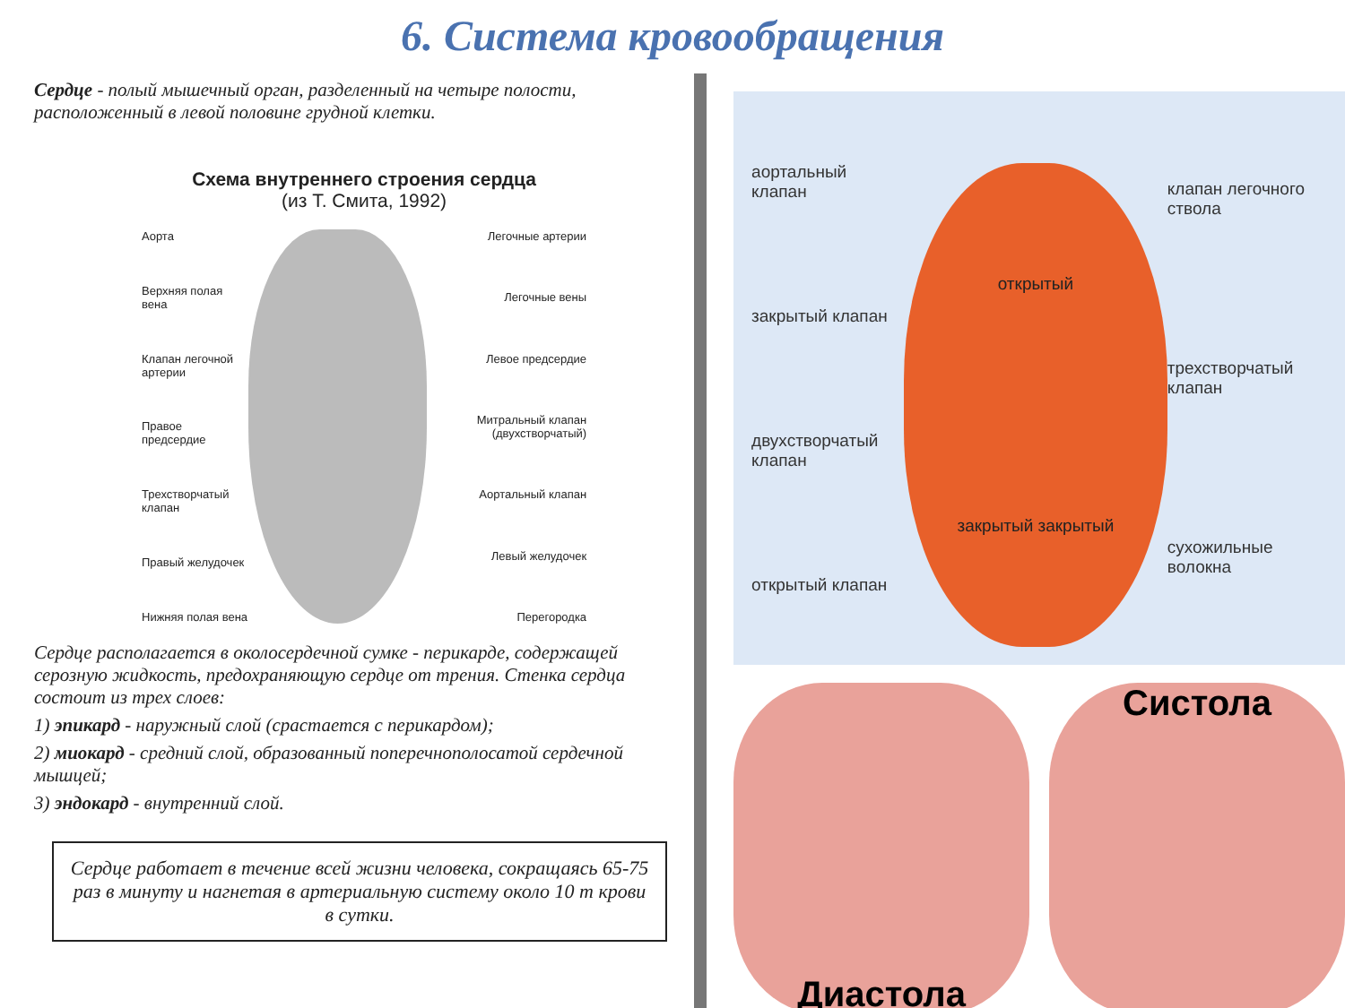6. Система кровообращения
Сердце - полый мышечный орган, разделенный на четыре полости, расположенный в левой половине грудной клетки.
Схема внутреннего строения сердца
(из Т. Смита, 1992)
Аорта
Верхняя полая вена
Клапан легочной артерии
Правое предсердие
Трехстворчатый клапан
Правый желудочек
Нижняя полая вена
Легочные артерии
Легочные вены
Левое предсердие
Митральный клапан (двухстворчатый)
Аортальный клапан
Левый желудочек
Перегородка
Сердце располагается в околосердечной сумке - перикарде, содержащей серозную жидкость, предохраняющую сердце от трения. Стенка сердца состоит из трех слоев:
1) эпикард - наружный слой (срастается с перикардом);
2) миокард - средний слой, образованный поперечнополосатой сердечной мышцей;
3) эндокард - внутренний слой.
Сердце работает в течение всей жизни человека, сокращаясь 65-75 раз в минуту и нагнетая в артериальную систему около 10 т крови в сутки.
аортальный клапан
закрытый клапан
двухстворчатый клапан
открытый клапан
открытый
закрытый закрытый
клапан легочного ствола
трехстворчатый клапан
сухожильные волокна
Диастола Систола